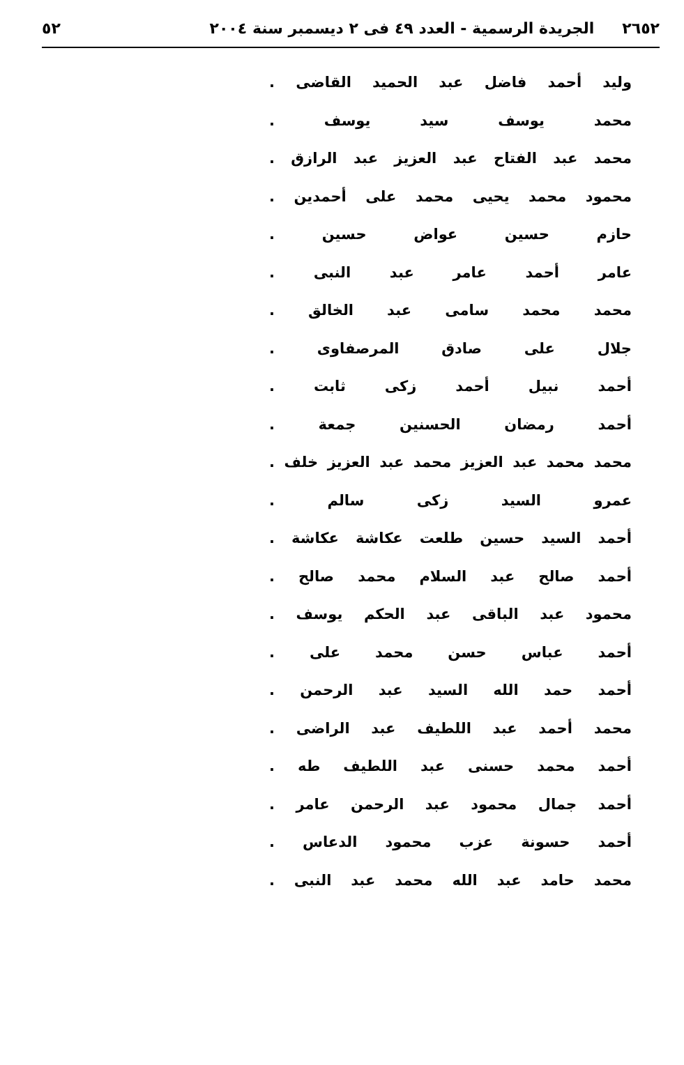٢٦٥٢ الجريدة الرسمية - العدد ٤٩ فى ٢ ديسمبر سنة ٢٠٠٤ ٥٢
وليد أحمد فاضل عبد الحميد القاضى .
محمد يوسف سيد يوسف .
محمد عبد الفتاح عبد العزيز عبد الرازق .
محمود محمد يحيى محمد على أحمدين .
حازم حسين عواض حسين .
عامر أحمد عامر عبد النبى .
محمد محمد سامى عبد الخالق .
جلال على صادق المرصفاوى .
أحمد نبيل أحمد زكى ثابت .
أحمد رمضان الحسنين جمعة .
محمد محمد عبد العزيز محمد عبد العزيز خلف .
عمرو السيد زكى سالم .
أحمد السيد حسين طلعت عكاشة عكاشة .
أحمد صالح عبد السلام محمد صالح .
محمود عبد الباقى عبد الحكم يوسف .
أحمد عباس حسن محمد على .
أحمد حمد الله السيد عبد الرحمن .
محمد أحمد عبد اللطيف عبد الراضى .
أحمد محمد حسنى عبد اللطيف طه .
أحمد جمال محمود عبد الرحمن عامر .
أحمد حسونة عزب محمود الدعاس .
محمد حامد عبد الله محمد عبد النبى .